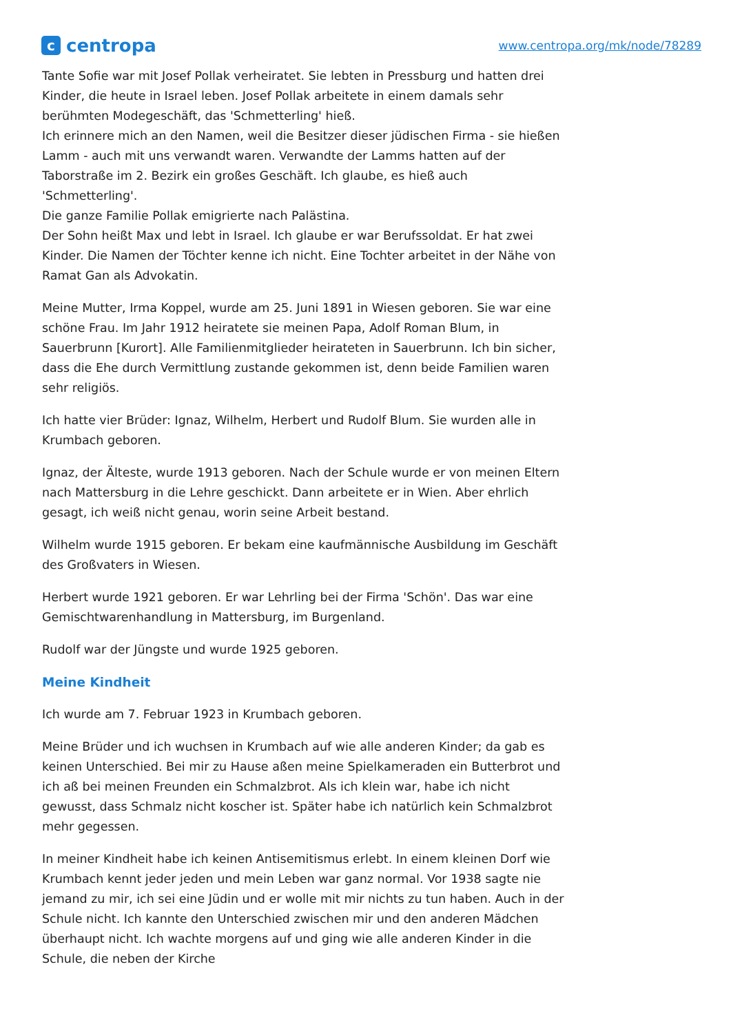ccentropa
www.centropa.org/mk/node/78289
Tante Sofie war mit Josef Pollak verheiratet. Sie lebten in Pressburg und hatten drei Kinder, die heute in Israel leben. Josef Pollak arbeitete in einem damals sehr berühmten Modegeschäft, das 'Schmetterling' hieß.
Ich erinnere mich an den Namen, weil die Besitzer dieser jüdischen Firma - sie hießen Lamm - auch mit uns verwandt waren. Verwandte der Lamms hatten auf der Taborstraße im 2. Bezirk ein großes Geschäft. Ich glaube, es hieß auch 'Schmetterling'.
Die ganze Familie Pollak emigrierte nach Palästina.
Der Sohn heißt Max und lebt in Israel. Ich glaube er war Berufssoldat. Er hat zwei Kinder. Die Namen der Töchter kenne ich nicht. Eine Tochter arbeitet in der Nähe von Ramat Gan als Advokatin.
Meine Mutter, Irma Koppel, wurde am 25. Juni 1891 in Wiesen geboren. Sie war eine schöne Frau. Im Jahr 1912 heiratete sie meinen Papa, Adolf Roman Blum, in Sauerbrunn [Kurort]. Alle Familienmitglieder heirateten in Sauerbrunn. Ich bin sicher, dass die Ehe durch Vermittlung zustande gekommen ist, denn beide Familien waren sehr religiös.
Ich hatte vier Brüder: Ignaz, Wilhelm, Herbert und Rudolf Blum. Sie wurden alle in Krumbach geboren.
Ignaz, der Älteste, wurde 1913 geboren. Nach der Schule wurde er von meinen Eltern nach Mattersburg in die Lehre geschickt. Dann arbeitete er in Wien. Aber ehrlich gesagt, ich weiß nicht genau, worin seine Arbeit bestand.
Wilhelm wurde 1915 geboren. Er bekam eine kaufmännische Ausbildung im Geschäft des Großvaters in Wiesen.
Herbert wurde 1921 geboren. Er war Lehrling bei der Firma 'Schön'. Das war eine Gemischtwarenhandlung in Mattersburg, im Burgenland.
Rudolf war der Jüngste und wurde 1925 geboren.
Meine Kindheit
Ich wurde am 7. Februar 1923 in Krumbach geboren.
Meine Brüder und ich wuchsen in Krumbach auf wie alle anderen Kinder; da gab es keinen Unterschied. Bei mir zu Hause aßen meine Spielkameraden ein Butterbrot und ich aß bei meinen Freunden ein Schmalzbrot. Als ich klein war, habe ich nicht gewusst, dass Schmalz nicht koscher ist. Später habe ich natürlich kein Schmalzbrot mehr gegessen.
In meiner Kindheit habe ich keinen Antisemitismus erlebt. In einem kleinen Dorf wie Krumbach kennt jeder jeden und mein Leben war ganz normal. Vor 1938 sagte nie jemand zu mir, ich sei eine Jüdin und er wolle mit mir nichts zu tun haben. Auch in der Schule nicht. Ich kannte den Unterschied zwischen mir und den anderen Mädchen überhaupt nicht. Ich wachte morgens auf und ging wie alle anderen Kinder in die Schule, die neben der Kirche